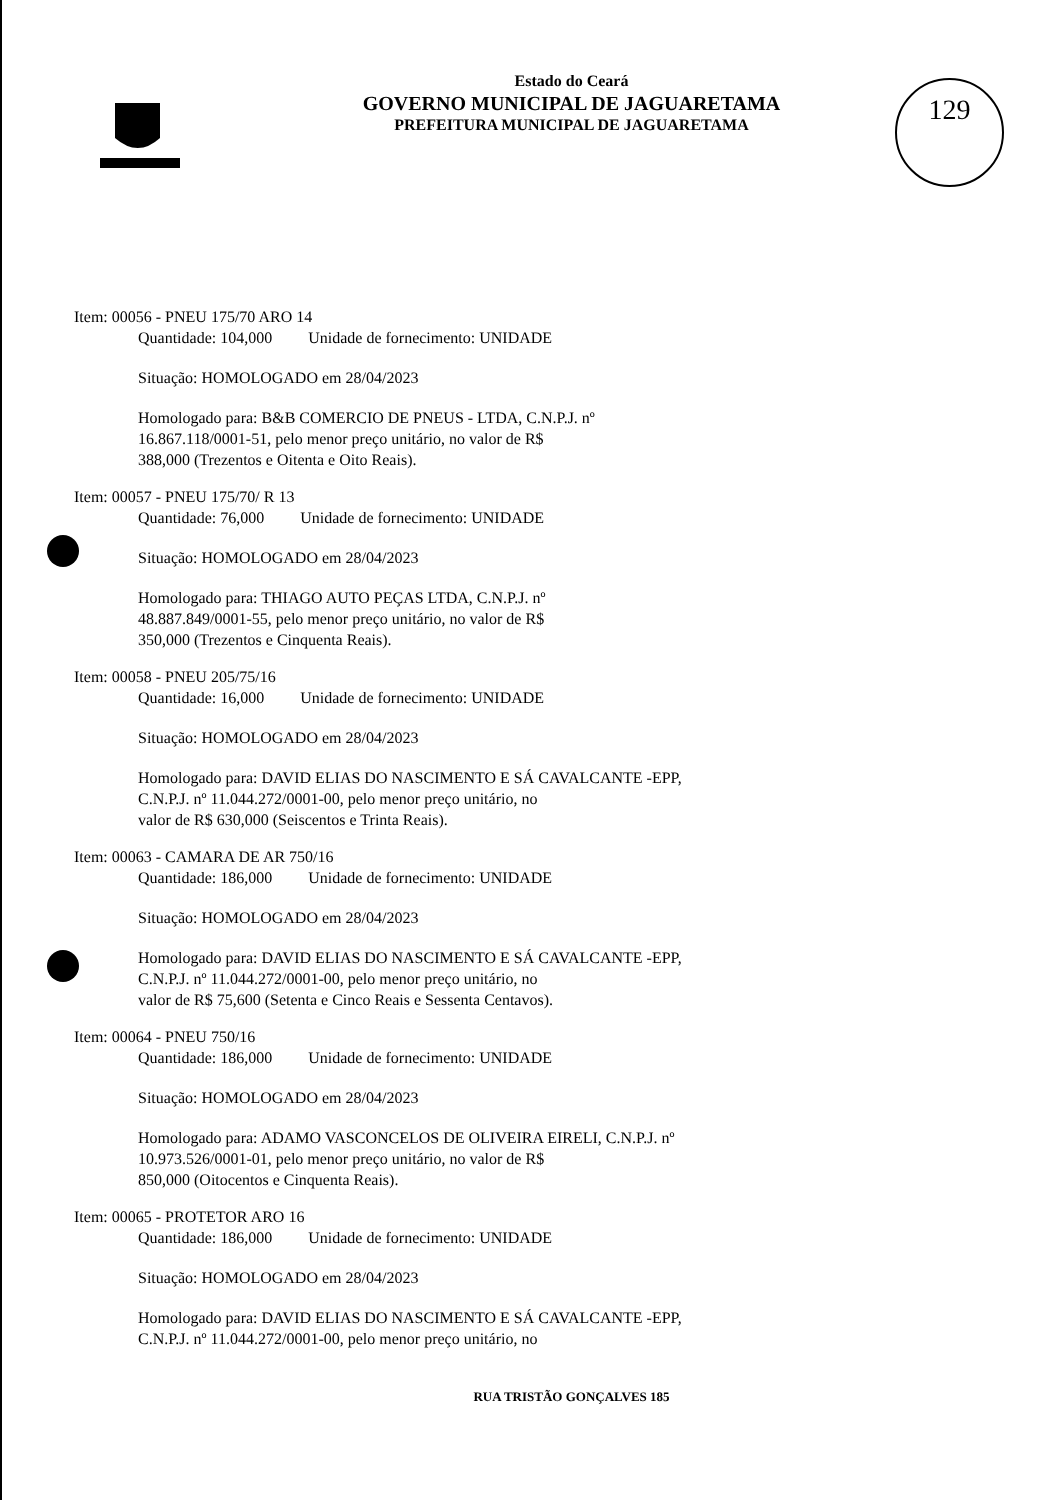129
Estado do Ceará
GOVERNO MUNICIPAL DE JAGUARETAMA
PREFEITURA MUNICIPAL DE JAGUARETAMA
Item: 00056 - PNEU 175/70 ARO 14
Quantidade: 104,000 Unidade de fornecimento: UNIDADE
Situação: HOMOLOGADO em 28/04/2023
Homologado para: B&B COMERCIO DE PNEUS - LTDA, C.N.P.J. nº
16.867.118/0001-51, pelo menor preço unitário, no valor de R$
388,000 (Trezentos e Oitenta e Oito Reais).
Item: 00057 - PNEU 175/70/ R 13
Quantidade: 76,000 Unidade de fornecimento: UNIDADE
Situação: HOMOLOGADO em 28/04/2023
Homologado para: THIAGO AUTO PEÇAS LTDA, C.N.P.J. nº
48.887.849/0001-55, pelo menor preço unitário, no valor de R$
350,000 (Trezentos e Cinquenta Reais).
Item: 00058 - PNEU 205/75/16
Quantidade: 16,000 Unidade de fornecimento: UNIDADE
Situação: HOMOLOGADO em 28/04/2023
Homologado para: DAVID ELIAS DO NASCIMENTO E SÁ CAVALCANTE -EPP,
C.N.P.J. nº 11.044.272/0001-00, pelo menor preço unitário, no
valor de R$ 630,000 (Seiscentos e Trinta Reais).
Item: 00063 - CAMARA DE AR 750/16
Quantidade: 186,000 Unidade de fornecimento: UNIDADE
Situação: HOMOLOGADO em 28/04/2023
Homologado para: DAVID ELIAS DO NASCIMENTO E SÁ CAVALCANTE -EPP,
C.N.P.J. nº 11.044.272/0001-00, pelo menor preço unitário, no
valor de R$ 75,600 (Setenta e Cinco Reais e Sessenta Centavos).
Item: 00064 - PNEU 750/16
Quantidade: 186,000 Unidade de fornecimento: UNIDADE
Situação: HOMOLOGADO em 28/04/2023
Homologado para: ADAMO VASCONCELOS DE OLIVEIRA EIRELI, C.N.P.J. nº
10.973.526/0001-01, pelo menor preço unitário, no valor de R$
850,000 (Oitocentos e Cinquenta Reais).
Item: 00065 - PROTETOR ARO 16
Quantidade: 186,000 Unidade de fornecimento: UNIDADE
Situação: HOMOLOGADO em 28/04/2023
Homologado para: DAVID ELIAS DO NASCIMENTO E SÁ CAVALCANTE -EPP,
C.N.P.J. nº 11.044.272/0001-00, pelo menor preço unitário, no
RUA TRISTÃO GONÇALVES 185